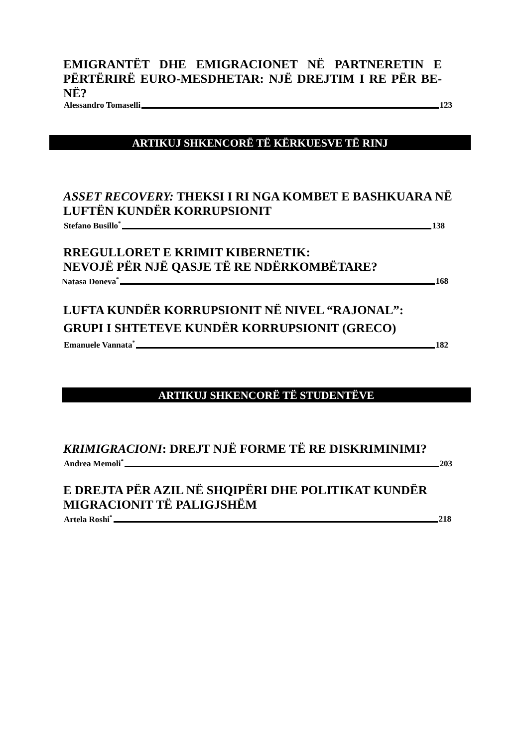EMIGRANTËT DHE EMIGRACIONET NË PARTNERETIN E PËRTËRIRË EURO-MESDHETAR: NJË DREJTIM I RE PËR BE-NË?
Alessandro Tomaselli 123
ARTIKUJ SHKENCORË TË KËRKUESVE TË RINJ
ASSET RECOVERY: THEKSI I RI NGA KOMBET E BASHKUARA NË LUFTËN KUNDËR KORRUPSIONIT
Stefano Busillo<sup>*</sup> 138
RREGULLORET E KRIMIT KIBERNETIK:
NEVOJË PËR NJË QASJE TË RE NDËRKOMBËTARE?
Natasa Doneva<sup>*</sup> 168
LUFTA KUNDËR KORRUPSIONIT NË NIVEL “RAJONAL”:
GRUPI I SHTETEVE KUNDËR KORRUPSIONIT (GRECO)
Emanuele Vannata<sup>*</sup> 182
ARTIKUJ SHKENCORË TË STUDENTËVE
KRIMIGRACIONI: DREJT NJË FORME TË RE DISKRIMINIMI?
Andrea Memoli<sup>*</sup> 203
E DREJTA PËR AZIL NË SHQIPËRI DHE POLITIKAT KUNDËR MIGRACIONIT TË PALIGJSHËM
Artela Roshi<sup>*</sup> 218